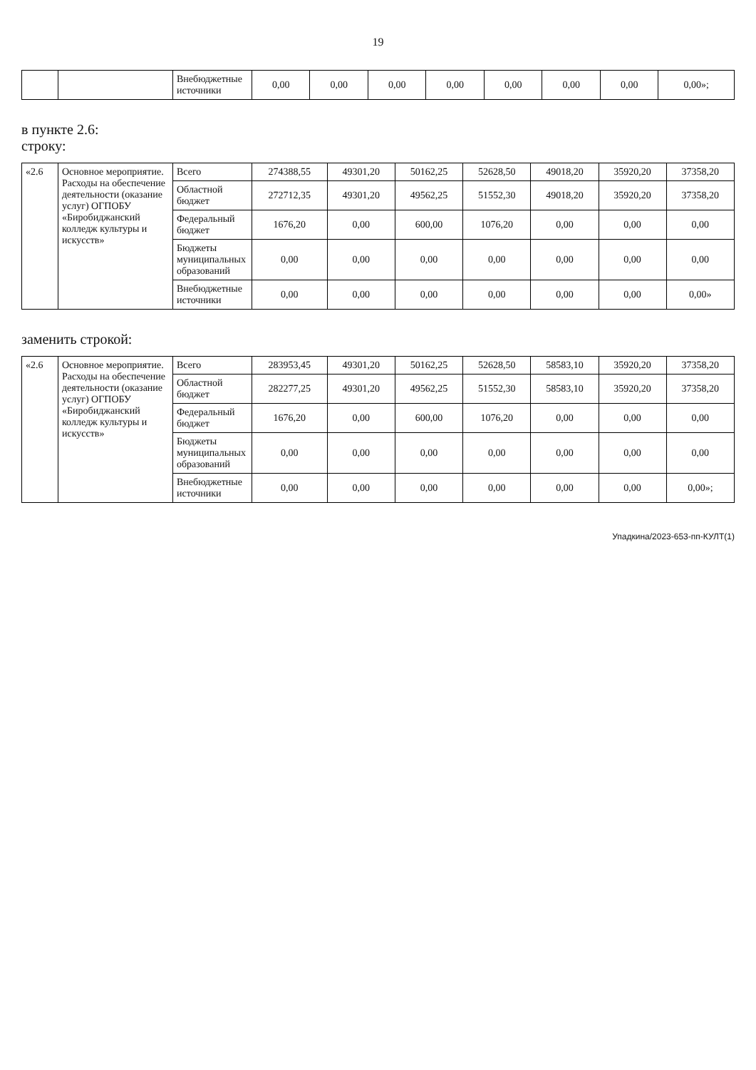19
| | | Внебюджетные источники | 0,00 | 0,00 | 0,00 | 0,00 | 0,00 | 0,00 | 0,00 | 0,00»; |
в пункте 2.6:
строку:
| «2.6 | Основное мероприятие. Расходы на обеспечение деятельности (оказание услуг) ОГПОБУ «Биробиджанский колледж культуры и искусств» | Всего | 274388,55 | 49301,20 | 50162,25 | 52628,50 | 49018,20 | 35920,20 | 37358,20 |
| | | Областной бюджет | 272712,35 | 49301,20 | 49562,25 | 51552,30 | 49018,20 | 35920,20 | 37358,20 |
| | | Федеральный бюджет | 1676,20 | 0,00 | 600,00 | 1076,20 | 0,00 | 0,00 | 0,00 |
| | | Бюджеты муниципальных образований | 0,00 | 0,00 | 0,00 | 0,00 | 0,00 | 0,00 | 0,00 |
| | | Внебюджетные источники | 0,00 | 0,00 | 0,00 | 0,00 | 0,00 | 0,00 | 0,00» |
заменить строкой:
| «2.6 | Основное мероприятие. Расходы на обеспечение деятельности (оказание услуг) ОГПОБУ «Биробиджанский колледж культуры и искусств» | Всего | 283953,45 | 49301,20 | 50162,25 | 52628,50 | 58583,10 | 35920,20 | 37358,20 |
| | | Областной бюджет | 282277,25 | 49301,20 | 49562,25 | 51552,30 | 58583,10 | 35920,20 | 37358,20 |
| | | Федеральный бюджет | 1676,20 | 0,00 | 600,00 | 1076,20 | 0,00 | 0,00 | 0,00 |
| | | Бюджеты муниципальных образований | 0,00 | 0,00 | 0,00 | 0,00 | 0,00 | 0,00 | 0,00 |
| | | Внебюджетные источники | 0,00 | 0,00 | 0,00 | 0,00 | 0,00 | 0,00 | 0,00»; |
Упадкина/2023-653-пп-КУЛТ(1)